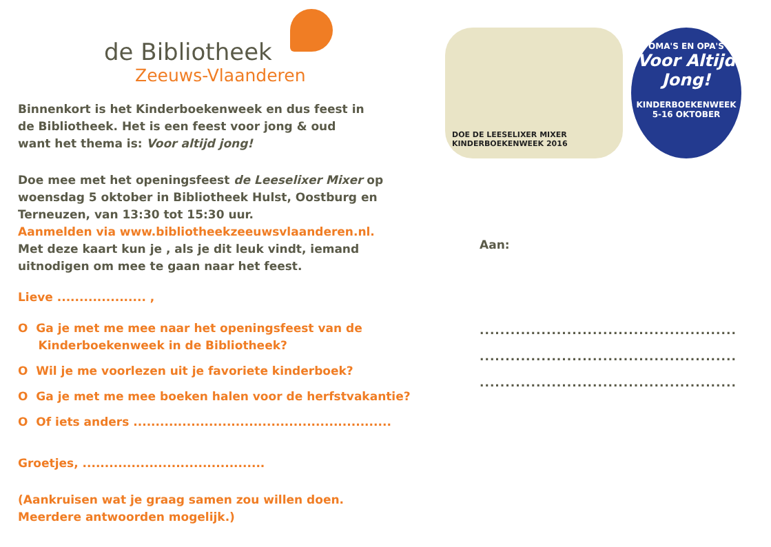de Bibliotheek
Zeeuws-Vlaanderen
Binnenkort is het Kinderboekenweek en dus feest in
de Bibliotheek. Het is een feest voor jong & oud
want het thema is: Voor altijd jong!
Doe mee met het openingsfeest de Leeselixer Mixer op
woensdag 5 oktober in Bibliotheek Hulst, Oostburg en
Terneuzen, van 13:30 tot 15:30 uur.
Aanmelden via www.bibliotheekzeeuwsvlaanderen.nl.
Met deze kaart kun je , als je dit leuk vindt, iemand
uitnodigen om mee te gaan naar het feest.
Lieve .................... ,
O Ga je met me mee naar het openingsfeest van de
Kinderboekenweek in de Bibliotheek?
O Wil je me voorlezen uit je favoriete kinderboek?
O Ga je met me mee boeken halen voor de herfstvakantie?
O Of iets anders ..........................................................
Groetjes, .........................................
(Aankruisen wat je graag samen zou willen doen.
Meerdere antwoorden mogelijk.)
DOE DE LEESELIXER MIXER
KINDERBOEKENWEEK 2016
OMA'S EN OPA'S
Voor Altijd Jong!
KINDERBOEKENWEEK
5-16 OKTOBER
Aan:
..................................................
..................................................
..................................................